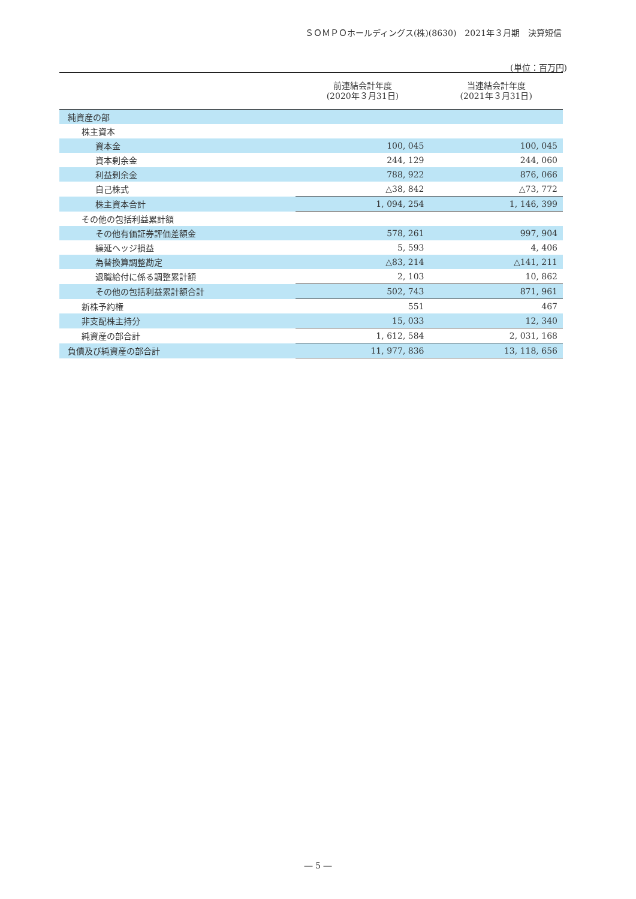ＳＯＭＰＯホールディングス(株)(8630)　2021年３月期　決算短信
(単位：百万円)
| | 前連結会計年度 (2020年３月31日) | 当連結会計年度 (2021年３月31日) |
| --- | --- | --- |
| 純資産の部 | | |
| 株主資本 | | |
| 資本金 | 100, 045 | 100, 045 |
| 資本剰余金 | 244, 129 | 244, 060 |
| 利益剰余金 | 788, 922 | 876, 066 |
| 自己株式 | △38, 842 | △73, 772 |
| 株主資本合計 | 1, 094, 254 | 1, 146, 399 |
| その他の包括利益累計額 | | |
| その他有価証券評価差額金 | 578, 261 | 997, 904 |
| 繰延ヘッジ損益 | 5, 593 | 4, 406 |
| 為替換算調整勘定 | △83, 214 | △141, 211 |
| 退職給付に係る調整累計額 | 2, 103 | 10, 862 |
| その他の包括利益累計額合計 | 502, 743 | 871, 961 |
| 新株予約権 | 551 | 467 |
| 非支配株主持分 | 15, 033 | 12, 340 |
| 純資産の部合計 | 1, 612, 584 | 2, 031, 168 |
| 負債及び純資産の部合計 | 11, 977, 836 | 13, 118, 656 |
― 5 ―